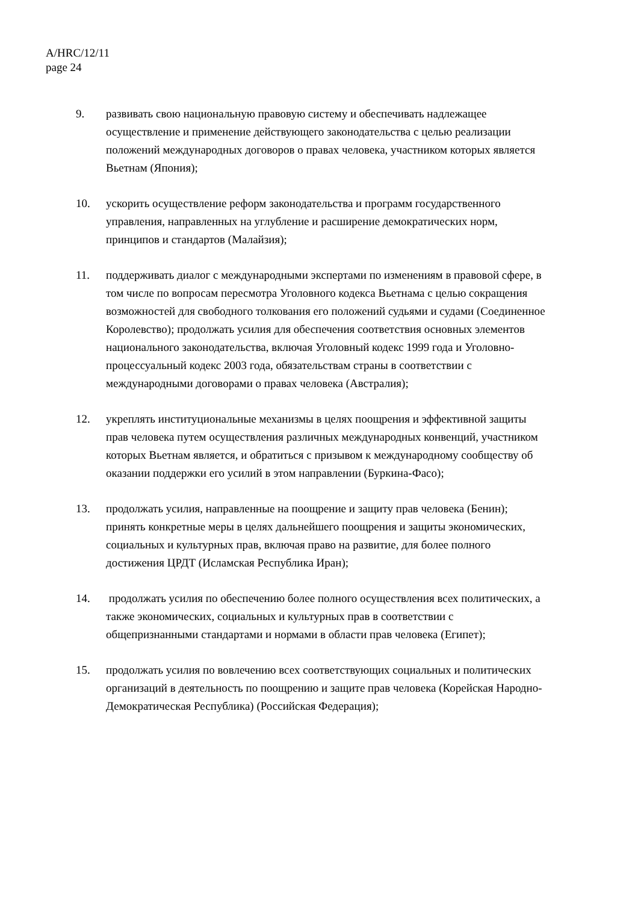A/HRC/12/11
page 24
9. развивать свою национальную правовую систему и обеспечивать надлежащее осуществление и применение действующего законодательства с целью реализации положений международных договоров о правах человека, участником которых является Вьетнам (Япония);
10. ускорить осуществление реформ законодательства и программ государственного управления, направленных на углубление и расширение демократических норм, принципов и стандартов (Малайзия);
11. поддерживать диалог с международными экспертами по изменениям в правовой сфере, в том числе по вопросам пересмотра Уголовного кодекса Вьетнама с целью сокращения возможностей для свободного толкования его положений судьями и судами (Соединенное Королевство); продолжать усилия для обеспечения соответствия основных элементов национального законодательства, включая Уголовный кодекс 1999 года и Уголовно-процессуальный кодекс 2003 года, обязательствам страны в соответствии с международными договорами о правах человека (Австралия);
12. укреплять институциональные механизмы в целях поощрения и эффективной защиты прав человека путем осуществления различных международных конвенций, участником которых Вьетнам является, и обратиться с призывом к международному сообществу об оказании поддержки его усилий в этом направлении (Буркина-Фасо);
13. продолжать усилия, направленные на поощрение и защиту прав человека (Бенин); принять конкретные меры в целях дальнейшего поощрения и защиты экономических, социальных и культурных прав, включая право на развитие, для более полного достижения ЦРДТ (Исламская Республика Иран);
14. продолжать усилия по обеспечению более полного осуществления всех политических, а также экономических, социальных и культурных прав в соответствии с общепризнанными стандартами и нормами в области прав человека (Египет);
15. продолжать усилия по вовлечению всех соответствующих социальных и политических организаций в деятельность по поощрению и защите прав человека (Корейская Народно-Демократическая Республика) (Российская Федерация);